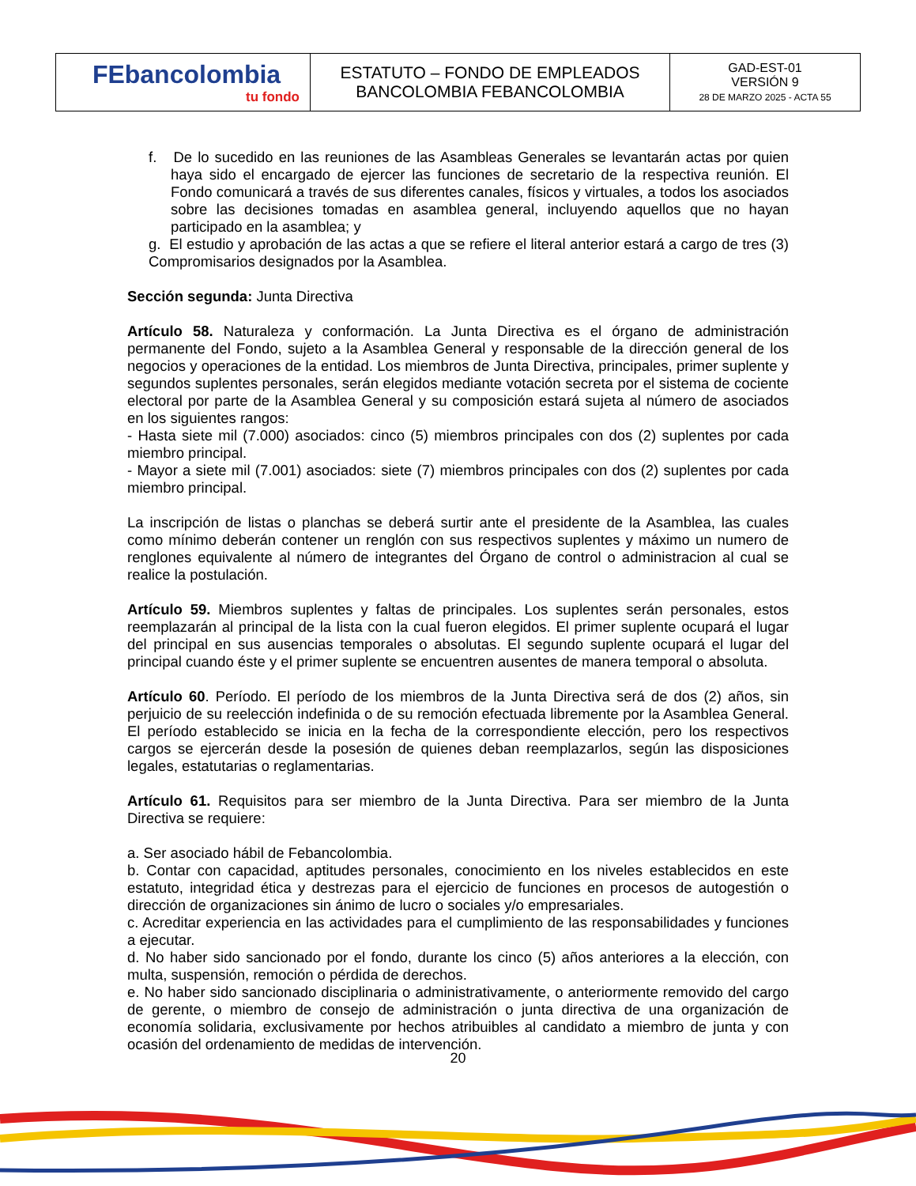| FEbancolombia tu fondo | ESTATUTO – FONDO DE EMPLEADOS BANCOLOMBIA FEBANCOLOMBIA | GAD-EST-01 VERSIÓN 9 28 DE MARZO 2025 - ACTA 55 |
f. De lo sucedido en las reuniones de las Asambleas Generales se levantarán actas por quien haya sido el encargado de ejercer las funciones de secretario de la respectiva reunión. El Fondo comunicará a través de sus diferentes canales, físicos y virtuales, a todos los asociados sobre las decisiones tomadas en asamblea general, incluyendo aquellos que no hayan participado en la asamblea; y
g. El estudio y aprobación de las actas a que se refiere el literal anterior estará a cargo de tres (3) Compromisarios designados por la Asamblea.
Sección segunda: Junta Directiva
Artículo 58. Naturaleza y conformación. La Junta Directiva es el órgano de administración permanente del Fondo, sujeto a la Asamblea General y responsable de la dirección general de los negocios y operaciones de la entidad. Los miembros de Junta Directiva, principales, primer suplente y segundos suplentes personales, serán elegidos mediante votación secreta por el sistema de cociente electoral por parte de la Asamblea General y su composición estará sujeta al número de asociados en los siguientes rangos:
- Hasta siete mil (7.000) asociados: cinco (5) miembros principales con dos (2) suplentes por cada miembro principal.
- Mayor a siete mil (7.001) asociados: siete (7) miembros principales con dos (2) suplentes por cada miembro principal.
La inscripción de listas o planchas se deberá surtir ante el presidente de la Asamblea, las cuales como mínimo deberán contener un renglón con sus respectivos suplentes y máximo un numero de renglones equivalente al número de integrantes del Órgano de control o administracion al cual se realice la postulación.
Artículo 59. Miembros suplentes y faltas de principales. Los suplentes serán personales, estos reemplazarán al principal de la lista con la cual fueron elegidos. El primer suplente ocupará el lugar del principal en sus ausencias temporales o absolutas. El segundo suplente ocupará el lugar del principal cuando éste y el primer suplente se encuentren ausentes de manera temporal o absoluta.
Artículo 60. Período. El período de los miembros de la Junta Directiva será de dos (2) años, sin perjuicio de su reelección indefinida o de su remoción efectuada libremente por la Asamblea General. El período establecido se inicia en la fecha de la correspondiente elección, pero los respectivos cargos se ejercerán desde la posesión de quienes deban reemplazarlos, según las disposiciones legales, estatutarias o reglamentarias.
Artículo 61. Requisitos para ser miembro de la Junta Directiva. Para ser miembro de la Junta Directiva se requiere:
a. Ser asociado hábil de Febancolombia.
b. Contar con capacidad, aptitudes personales, conocimiento en los niveles establecidos en este estatuto, integridad ética y destrezas para el ejercicio de funciones en procesos de autogestión o dirección de organizaciones sin ánimo de lucro o sociales y/o empresariales.
c. Acreditar experiencia en las actividades para el cumplimiento de las responsabilidades y funciones a ejecutar.
d. No haber sido sancionado por el fondo, durante los cinco (5) años anteriores a la elección, con multa, suspensión, remoción o pérdida de derechos.
e. No haber sido sancionado disciplinaria o administrativamente, o anteriormente removido del cargo de gerente, o miembro de consejo de administración o junta directiva de una organización de economía solidaria, exclusivamente por hechos atribuibles al candidato a miembro de junta y con ocasión del ordenamiento de medidas de intervención.
20